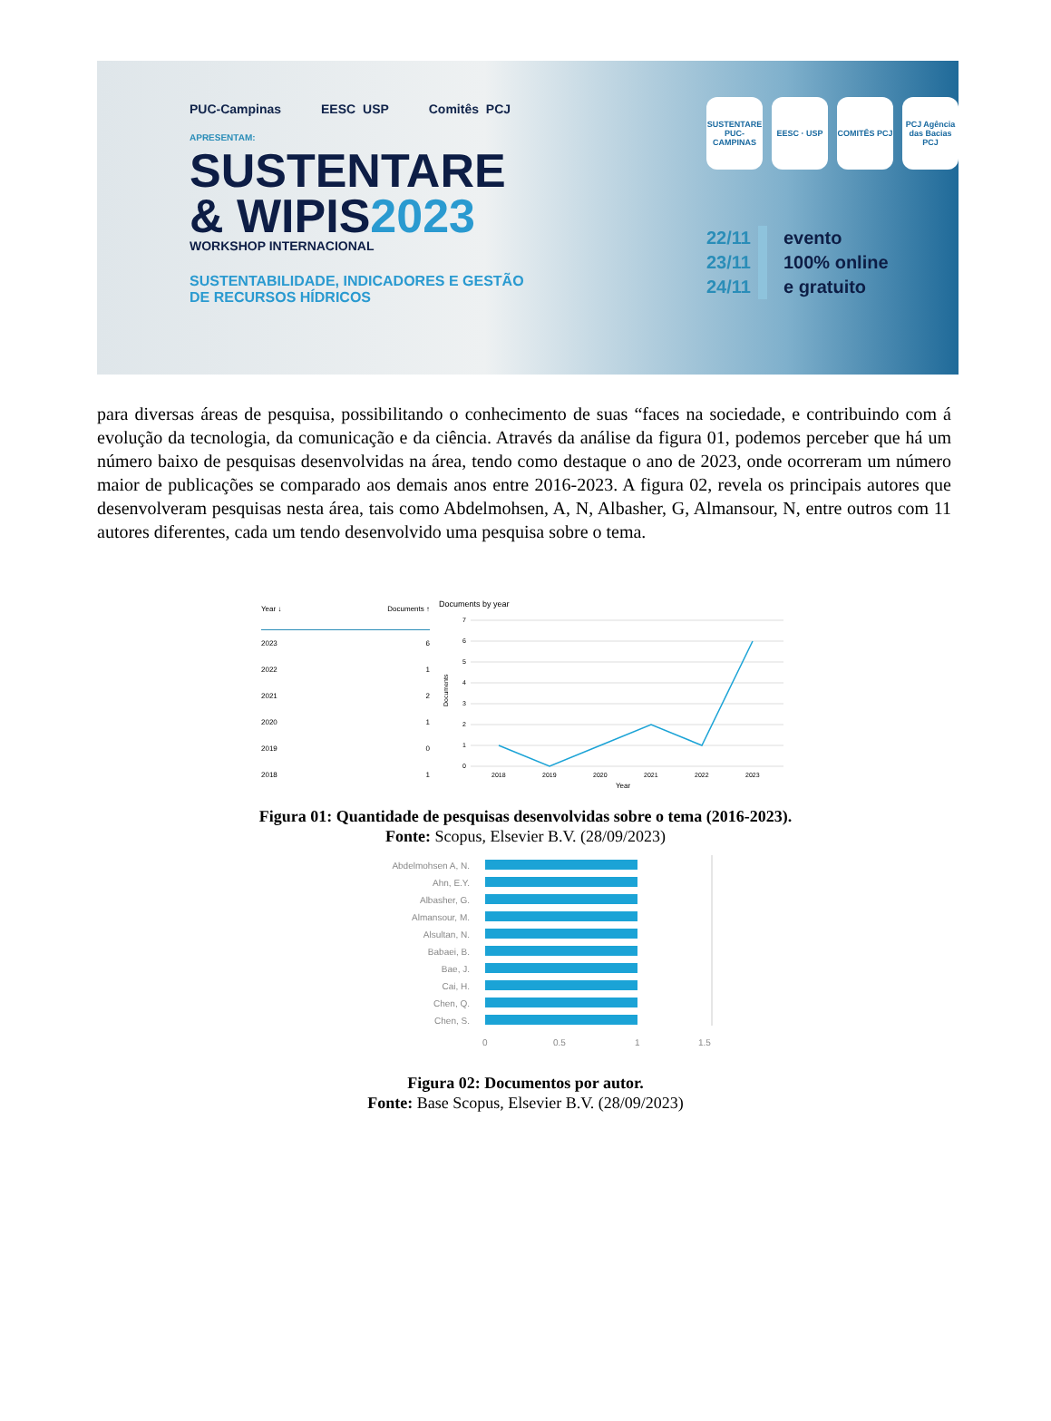PUC-Campinas EESC USP Comitês PCJ
APRESENTAM:
SUSTENTARE
& WIPIS2023
WORKSHOP INTERNACIONAL
SUSTENTABILIDADE, INDICADORES E GESTÃO
DE RECURSOS HÍDRICOS
SUSTENTARE PUC-CAMPINAS
EESC · USP COMITÊS PCJ PCJ Agência das Bacias PCJ
22/11
23/11
24/11
evento
100% online
e gratuito
para diversas áreas de pesquisa, possibilitando o conhecimento de suas “faces na sociedade, e contribuindo com á evolução da tecnologia, da comunicação e da ciência. Através da análise da figura 01, podemos perceber que há um número baixo de pesquisas desenvolvidas na área, tendo como destaque o ano de 2023, onde ocorreram um número maior de publicações se comparado aos demais anos entre 2016-2023. A figura 02, revela os principais autores que desenvolveram pesquisas nesta área, tais como Abdelmohsen, A, N, Albasher, G, Almansour, N, entre outros com 11 autores diferentes, cada um tendo desenvolvido uma pesquisa sobre o tema.
| Year ↓ | Documents ↑ |
| --- | --- |
| 2023 | 6 |
| 2022 | 1 |
| 2021 | 2 |
| 2020 | 1 |
| 2019 | 0 |
| 2018 | 1 |
Documents by year
7
6
5
4
3
2
1
0
Documents
2018
2019
2020
2021
2022
2023
Year
Figura 01: Quantidade de pesquisas desenvolvidas sobre o tema (2016-2023).
Fonte: Scopus, Elsevier B.V. (28/09/2023)
Abdelmohsen A, N.
Ahn, E.Y.
Albasher, G.
Almansour, M.
Alsultan, N.
Babaei, B.
Bae, J.
Cai, H.
Chen, Q.
Chen, S.
0
0.5
1
1.5
Figura 02: Documentos por autor.
Fonte: Base Scopus, Elsevier B.V. (28/09/2023)